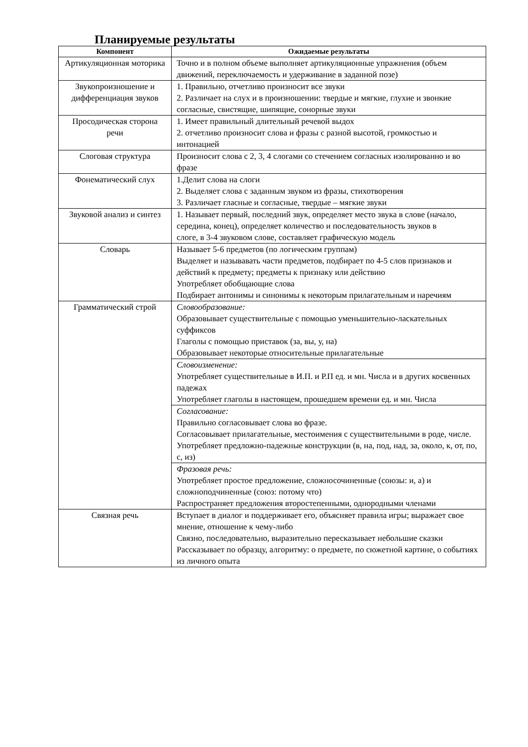Планируемые результаты
| Компонент | Ожидаемые результаты |
| --- | --- |
| Артикуляционная моторика | Точно и в полном объеме выполняет артикуляционные упражнения (объем движений, переключаемость и удерживание в заданной позе) |
| Звукопроизношение и дифференциация звуков | 1. Правильно, отчетливо произносит все звуки 2. Различает на слух и в произношении: твердые и мягкие, глухие и звонкие согласные, свистящие, шипящие, сонорные звуки |
| Просодическая сторона речи | 1. Имеет правильный длительный речевой выдох 2. отчетливо произносит слова и фразы с разной высотой, громкостью и интонацией |
| Слоговая структура | Произносит слова с 2, 3, 4 слогами со стечением согласных изолированно и во фразе |
| Фонематический слух | 1.Делит слова на слоги 2. Выделяет слова с заданным звуком из фразы, стихотворения 3. Различает гласные и согласные, твердые – мягкие звуки |
| Звуковой анализ и синтез | 1. Называет первый, последний звук, определяет место звука в слове (начало, середина, конец), определяет количество и последовательность звуков в слоге, в 3-4 звуковом слове, составляет графическую модель |
| Словарь | Называет 5-6 предметов (по логическим группам) Выделяет и называвать части предметов, подбирает по 4-5 слов признаков и действий к предмету; предметы к признаку или действию Употребляет обобщающие слова Подбирает антонимы и синонимы к некоторым прилагательным и наречиям |
| Грамматический строй | Словообразование: Образовывает существительные с помощью уменьшительно-ласкательных суффиксов Глаголы с помощью приставок (за, вы, у, на) Образовывает некоторые относительные прилагательные |
| | Словоизменение: Употребляет существительные в И.П. и Р.П ед. и мн. Числа и в других косвенных падежах Употребляет глаголы в настоящем, прошедшем времени ед. и мн. Числа |
| | Согласование: Правильно согласовывает слова во фразе. Согласовывает прилагательные, местоимения с существительными в роде, числе. Употребляет предложно-падежные конструкции (в, на, под, над, за, около, к, от, по, с, из) |
| | Фразовая речь: Употребляет простое предложение, сложносочиненные (союзы: и, а) и сложноподчиненные (союз: потому что) Распространяет предложения второстепенными, однородными членами |
| Связная речь | Вступает в диалог и поддерживает его, объясняет правила игры; выражает свое мнение, отношение к чему-либо Связно, последовательно, выразительно пересказывает небольшие сказки Рассказывает по образцу, алгоритму: о предмете, по сюжетной картине, о событиях из личного опыта |